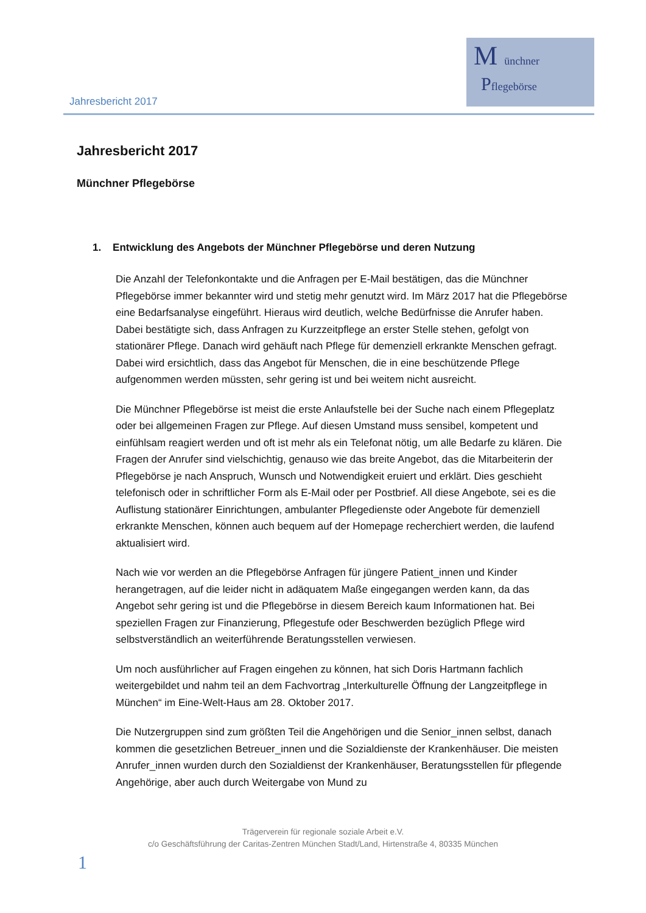Jahresbericht 2017
M ünchner
Pflegebörse
Jahresbericht 2017
Münchner Pflegebörse
1. Entwicklung des Angebots der Münchner Pflegebörse und deren Nutzung
Die Anzahl der Telefonkontakte und die Anfragen per E-Mail bestätigen, das die Münchner Pflegebörse immer bekannter wird und stetig mehr genutzt wird. Im März 2017 hat die Pflegebörse eine Bedarfsanalyse eingeführt. Hieraus wird deutlich, welche Bedürfnisse die Anrufer haben. Dabei bestätigte sich, dass Anfragen zu Kurzzeitpflege an erster Stelle stehen, gefolgt von stationärer Pflege. Danach wird gehäuft nach Pflege für demenziell erkrankte Menschen gefragt. Dabei wird ersichtlich, dass das Angebot für Menschen, die in eine beschützende Pflege aufgenommen werden müssten, sehr gering ist und bei weitem nicht ausreicht.
Die Münchner Pflegebörse ist meist die erste Anlaufstelle bei der Suche nach einem Pflegeplatz oder bei allgemeinen Fragen zur Pflege. Auf diesen Umstand muss sensibel, kompetent und einfühlsam reagiert werden und oft ist mehr als ein Telefonat nötig, um alle Bedarfe zu klären. Die Fragen der Anrufer sind vielschichtig, genauso wie das breite Angebot, das die Mitarbeiterin der Pflegebörse je nach Anspruch, Wunsch und Notwendigkeit eruiert und erklärt. Dies geschieht telefonisch oder in schriftlicher Form als E-Mail oder per Postbrief. All diese Angebote, sei es die Auflistung stationärer Einrichtungen, ambulanter Pflegedienste oder Angebote für demenziell erkrankte Menschen, können auch bequem auf der Homepage recherchiert werden, die laufend aktualisiert wird.
Nach wie vor werden an die Pflegebörse Anfragen für jüngere Patient_innen und Kinder herangetragen, auf die leider nicht in adäquatem Maße eingegangen werden kann, da das Angebot sehr gering ist und die Pflegebörse in diesem Bereich kaum Informationen hat. Bei speziellen Fragen zur Finanzierung, Pflegestufe oder Beschwerden bezüglich Pflege wird selbstverständlich an weiterführende Beratungsstellen verwiesen.
Um noch ausführlicher auf Fragen eingehen zu können, hat sich Doris Hartmann fachlich weitergebildet und nahm teil an dem Fachvortrag „Interkulturelle Öffnung der Langzeitpflege in München“ im Eine-Welt-Haus am 28. Oktober 2017.
Die Nutzergruppen sind zum größten Teil die Angehörigen und die Senior_innen selbst, danach kommen die gesetzlichen Betreuer_innen und die Sozialdienste der Krankenhäuser. Die meisten Anrufer_innen wurden durch den Sozialdienst der Krankenhäuser, Beratungsstellen für pflegende Angehörige, aber auch durch Weitergabe von Mund zu
Trägerverein für regionale soziale Arbeit e.V.
c/o Geschäftsführung der Caritas-Zentren München Stadt/Land, Hirtenstraße 4, 80335 München
1